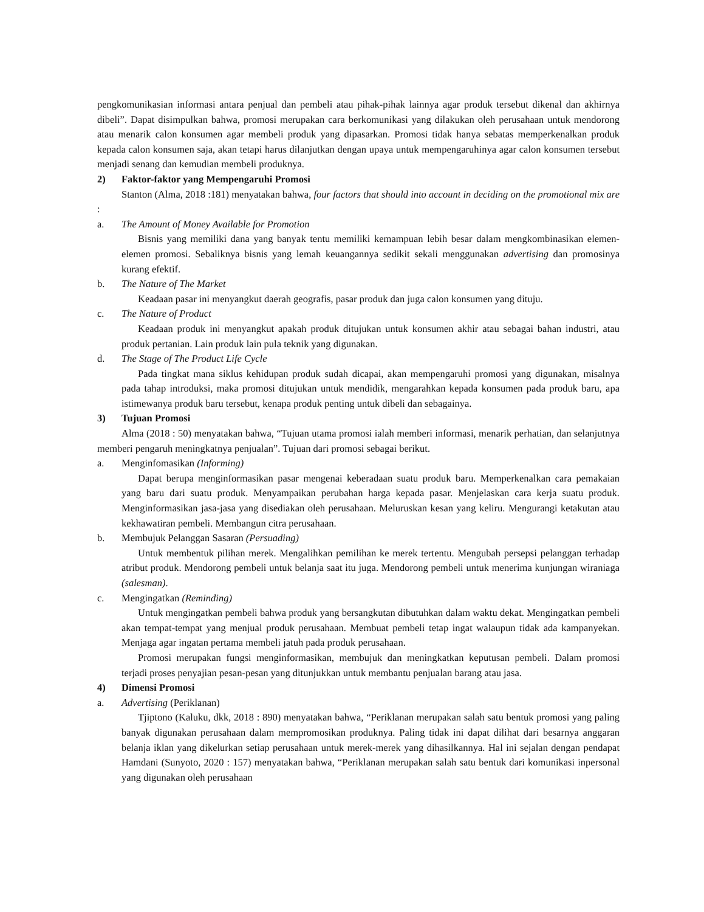pengkomunikasian informasi antara penjual dan pembeli atau pihak-pihak lainnya agar produk tersebut dikenal dan akhirnya dibeli”. Dapat disimpulkan bahwa, promosi merupakan cara berkomunikasi yang dilakukan oleh perusahaan untuk mendorong atau menarik calon konsumen agar membeli produk yang dipasarkan. Promosi tidak hanya sebatas memperkenalkan produk kepada calon konsumen saja, akan tetapi harus dilanjutkan dengan upaya untuk mempengaruhinya agar calon konsumen tersebut menjadi senang dan kemudian membeli produknya.
2) Faktor-faktor yang Mempengaruhi Promosi
Stanton (Alma, 2018 :181) menyatakan bahwa, four factors that should into account in deciding on the promotional mix are :
a. The Amount of Money Available for Promotion
Bisnis yang memiliki dana yang banyak tentu memiliki kemampuan lebih besar dalam mengkombinasikan elemen-elemen promosi. Sebaliknya bisnis yang lemah keuangannya sedikit sekali menggunakan advertising dan promosinya kurang efektif.
b. The Nature of The Market
Keadaan pasar ini menyangkut daerah geografis, pasar produk dan juga calon konsumen yang dituju.
c. The Nature of Product
Keadaan produk ini menyangkut apakah produk ditujukan untuk konsumen akhir atau sebagai bahan industri, atau produk pertanian. Lain produk lain pula teknik yang digunakan.
d. The Stage of The Product Life Cycle
Pada tingkat mana siklus kehidupan produk sudah dicapai, akan mempengaruhi promosi yang digunakan, misalnya pada tahap introduksi, maka promosi ditujukan untuk mendidik, mengarahkan kepada konsumen pada produk baru, apa istimewanya produk baru tersebut, kenapa produk penting untuk dibeli dan sebagainya.
3) Tujuan Promosi
Alma (2018 : 50) menyatakan bahwa, “Tujuan utama promosi ialah memberi informasi, menarik perhatian, dan selanjutnya memberi pengaruh meningkatnya penjualan”. Tujuan dari promosi sebagai berikut.
a. Menginfomasikan (Informing)
Dapat berupa menginformasikan pasar mengenai keberadaan suatu produk baru. Memperkenalkan cara pemakaian yang baru dari suatu produk. Menyampaikan perubahan harga kepada pasar. Menjelaskan cara kerja suatu produk. Menginformasikan jasa-jasa yang disediakan oleh perusahaan. Meluruskan kesan yang keliru. Mengurangi ketakutan atau kekhawatiran pembeli. Membangun citra perusahaan.
b. Membujuk Pelanggan Sasaran (Persuading)
Untuk membentuk pilihan merek. Mengalihkan pemilihan ke merek tertentu. Mengubah persepsi pelanggan terhadap atribut produk. Mendorong pembeli untuk belanja saat itu juga. Mendorong pembeli untuk menerima kunjungan wiraniaga (salesman).
c. Mengingatkan (Reminding)
Untuk mengingatkan pembeli bahwa produk yang bersangkutan dibutuhkan dalam waktu dekat. Mengingatkan pembeli akan tempat-tempat yang menjual produk perusahaan. Membuat pembeli tetap ingat walaupun tidak ada kampanyekan. Menjaga agar ingatan pertama membeli jatuh pada produk perusahaan.
Promosi merupakan fungsi menginformasikan, membujuk dan meningkatkan keputusan pembeli. Dalam promosi terjadi proses penyajian pesan-pesan yang ditunjukkan untuk membantu penjualan barang atau jasa.
4) Dimensi Promosi
a. Advertising (Periklanan)
Tjiptono (Kaluku, dkk, 2018 : 890) menyatakan bahwa, “Periklanan merupakan salah satu bentuk promosi yang paling banyak digunakan perusahaan dalam mempromosikan produknya. Paling tidak ini dapat dilihat dari besarnya anggaran belanja iklan yang dikelurkan setiap perusahaan untuk merek-merek yang dihasilkannya. Hal ini sejalan dengan pendapat Hamdani (Sunyoto, 2020 : 157) menyatakan bahwa, “Periklanan merupakan salah satu bentuk dari komunikasi inpersonal yang digunakan oleh perusahaan